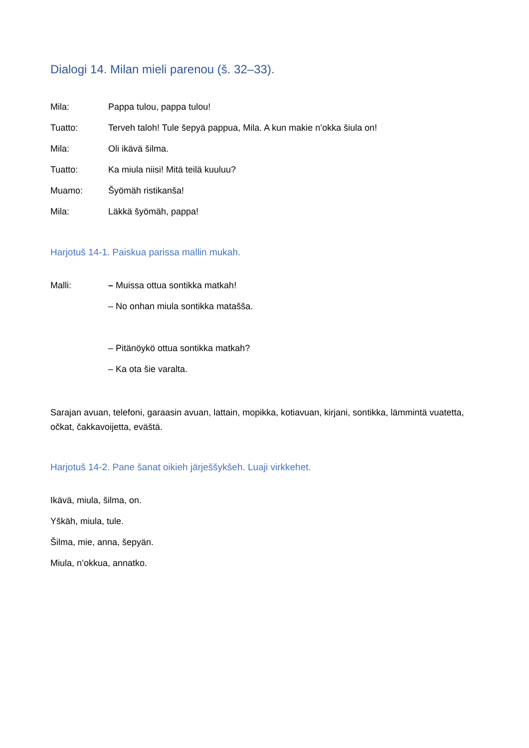Dialogi 14. Milan mieli parenou (š. 32–33).
Mila: Pappa tulou, pappa tulou!
Tuatto: Terveh taloh! Tule šepyä pappua, Mila. A kun makie n’okka šiula on!
Mila: Oli ikävä šilma.
Tuatto: Ka miula niisi! Mitä teilä kuuluu?
Muamo: Šyömäh ristikanša!
Mila: Läkkä šyömäh, pappa!
Harjotuš 14-1. Paiskua parissa mallin mukah.
Malli: – Muissa ottua sontikka matkah!
– No onhan miula sontikka matašša.
– Pitänöykö ottua sontikka matkah?
– Ka ota šie varalta.
Sarajan avuan, telefoni, garaasin avuan, lattain, mopikka, kotiavuan, kirjani, sontikka, lämmintä vuatetta, očkat, čakkavoijetta, eväštä.
Harjotuš 14-2. Pane šanat oikieh järješšykšeh. Luaji virkkehet.
Ikävä, miula, šilma, on.
Yškäh, miula, tule.
Šilma, mie, anna, šepyän.
Miula, n’okkua, annatko.